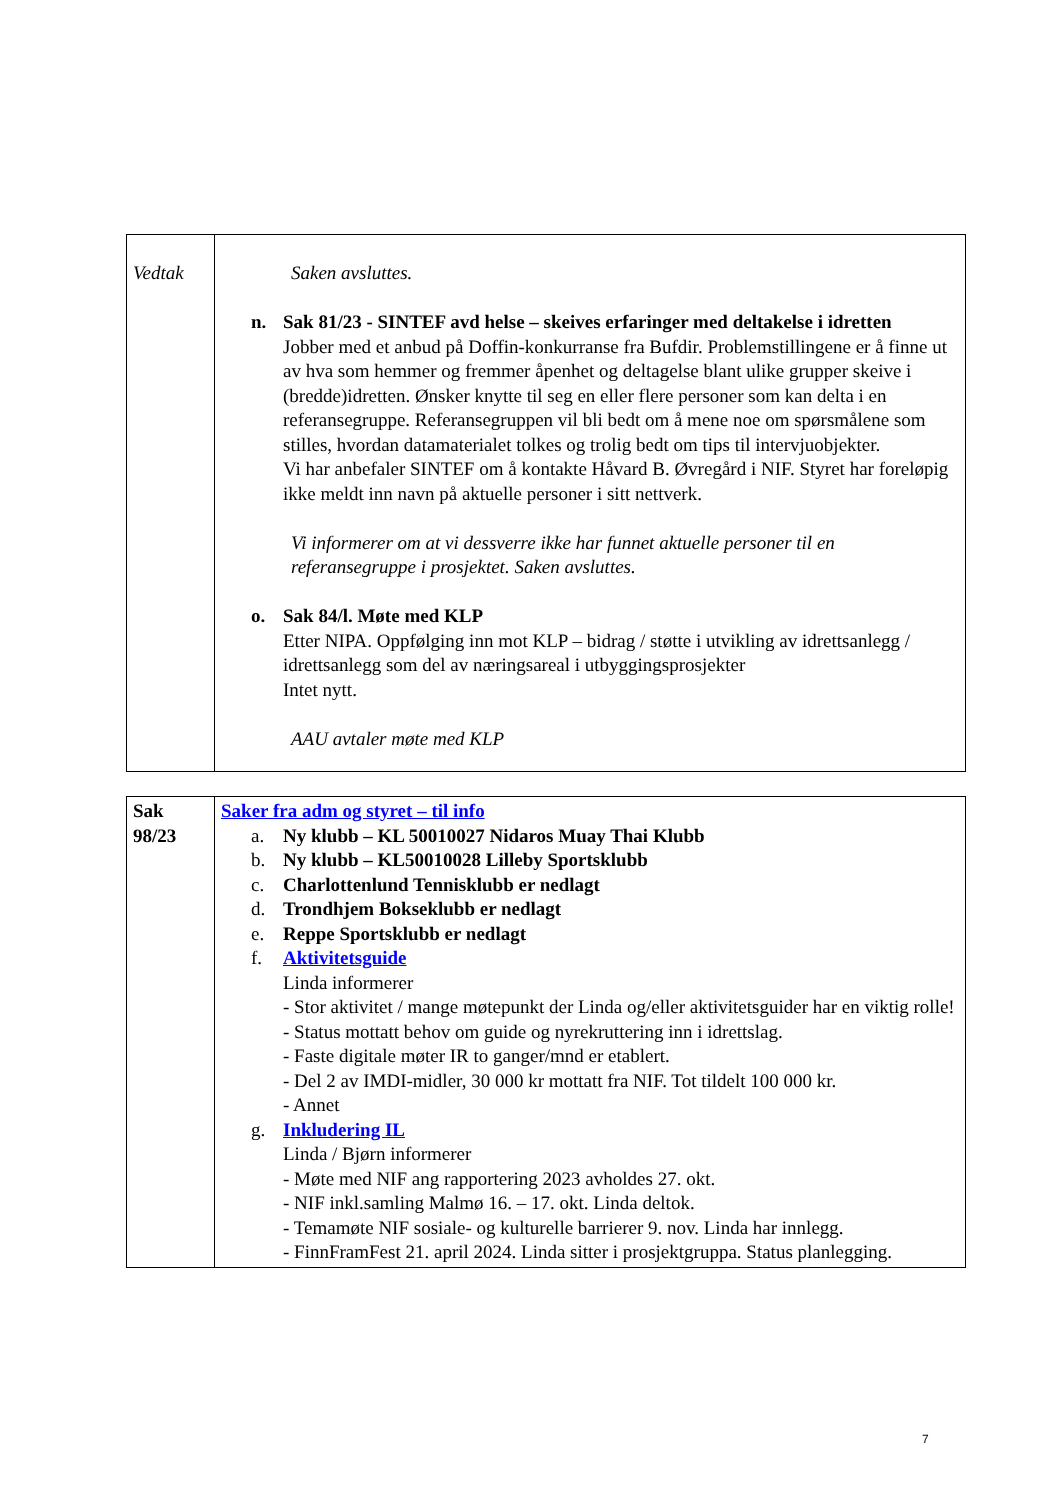| Vedtak | Saken avsluttes. n. Sak 81/23 - SINTEF avd helse – skeives erfaringer med deltakelse i idretten Jobber med et anbud på Doffin-konkurranse fra Bufdir. Problemstillingene er å finne ut av hva som hemmer og fremmer åpenhet og deltagelse blant ulike grupper skeive i (bredde)idretten. Ønsker knytte til seg en eller flere personer som kan delta i en referansegruppe. Referansegruppen vil bli bedt om å mene noe om spørsmålene som stilles, hvordan datamaterialet tolkes og trolig bedt om tips til intervjuobjekter. Vi har anbefaler SINTEF om å kontakte Håvard B. Øvregård i NIF. Styret har foreløpig ikke meldt inn navn på aktuelle personer i sitt nettverk. Vi informerer om at vi dessverre ikke har funnet aktuelle personer til en referansegruppe i prosjektet. Saken avsluttes. o. Sak 84/l. Møte med KLP Etter NIPA. Oppfølging inn mot KLP – bidrag / støtte i utvikling av idrettsanlegg / idrettsanlegg som del av næringsareal i utbyggingsprosjekter Intet nytt. AAU avtaler møte med KLP |
| Sak 98/23 | Saker fra adm og styret – til info a. Ny klubb – KL 50010027 Nidaros Muay Thai Klubb b. Ny klubb – KL50010028 Lilleby Sportsklubb c. Charlottenlund Tennisklubb er nedlagt d. Trondhjem Bokseklubb er nedlagt e. Reppe Sportsklubb er nedlagt f. Aktivitetsguide Linda informerer - Stor aktivitet / mange møtepunkt der Linda og/eller aktivitetsguider har en viktig rolle! - Status mottatt behov om guide og nyrekruttering inn i idrettslag. - Faste digitale møter IR to ganger/mnd er etablert. - Del 2 av IMDI-midler, 30 000 kr mottatt fra NIF. Tot tildelt 100 000 kr. - Annet g. Inkludering IL Linda / Bjørn informerer - Møte med NIF ang rapportering 2023 avholdes 27. okt. - NIF inkl.samling Malmø 16. – 17. okt. Linda deltok. - Temamøte NIF sosiale- og kulturelle barrierer 9. nov. Linda har innlegg. - FinnFramFest 21. april 2024. Linda sitter i prosjektgruppa. Status planlegging. |
7